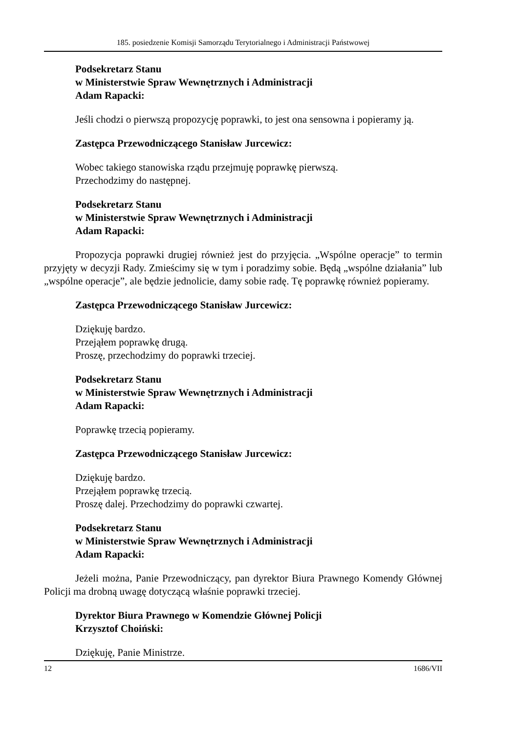185. posiedzenie Komisji Samorządu Terytorialnego i Administracji Państwowej
Podsekretarz Stanu
w Ministerstwie Spraw Wewnętrznych i Administracji
Adam Rapacki:
Jeśli chodzi o pierwszą propozycję poprawki, to jest ona sensowna i popieramy ją.
Zastępca Przewodniczącego Stanisław Jurcewicz:
Wobec takiego stanowiska rządu przejmuję poprawkę pierwszą.
Przechodzimy do następnej.
Podsekretarz Stanu
w Ministerstwie Spraw Wewnętrznych i Administracji
Adam Rapacki:
Propozycja poprawki drugiej również jest do przyjęcia. „Wspólne operacje” to termin przyjęty w decyzji Rady. Zmieścimy się w tym i poradzimy sobie. Będą „wspólne działania” lub „wspólne operacje”, ale będzie jednolicie, damy sobie radę. Tę poprawkę również popieramy.
Zastępca Przewodniczącego Stanisław Jurcewicz:
Dziękuję bardzo.
Przejąłem poprawkę drugą.
Proszę, przechodzimy do poprawki trzeciej.
Podsekretarz Stanu
w Ministerstwie Spraw Wewnętrznych i Administracji
Adam Rapacki:
Poprawkę trzecią popieramy.
Zastępca Przewodniczącego Stanisław Jurcewicz:
Dziękuję bardzo.
Przejąłem poprawkę trzecią.
Proszę dalej. Przechodzimy do poprawki czwartej.
Podsekretarz Stanu
w Ministerstwie Spraw Wewnętrznych i Administracji
Adam Rapacki:
Jeżeli można, Panie Przewodniczący, pan dyrektor Biura Prawnego Komendy Głównej Policji ma drobną uwagę dotyczącą właśnie poprawki trzeciej.
Dyrektor Biura Prawnego w Komendzie Głównej Policji
Krzysztof Choiński:
Dziękuję, Panie Ministrze.
12 1686/VII